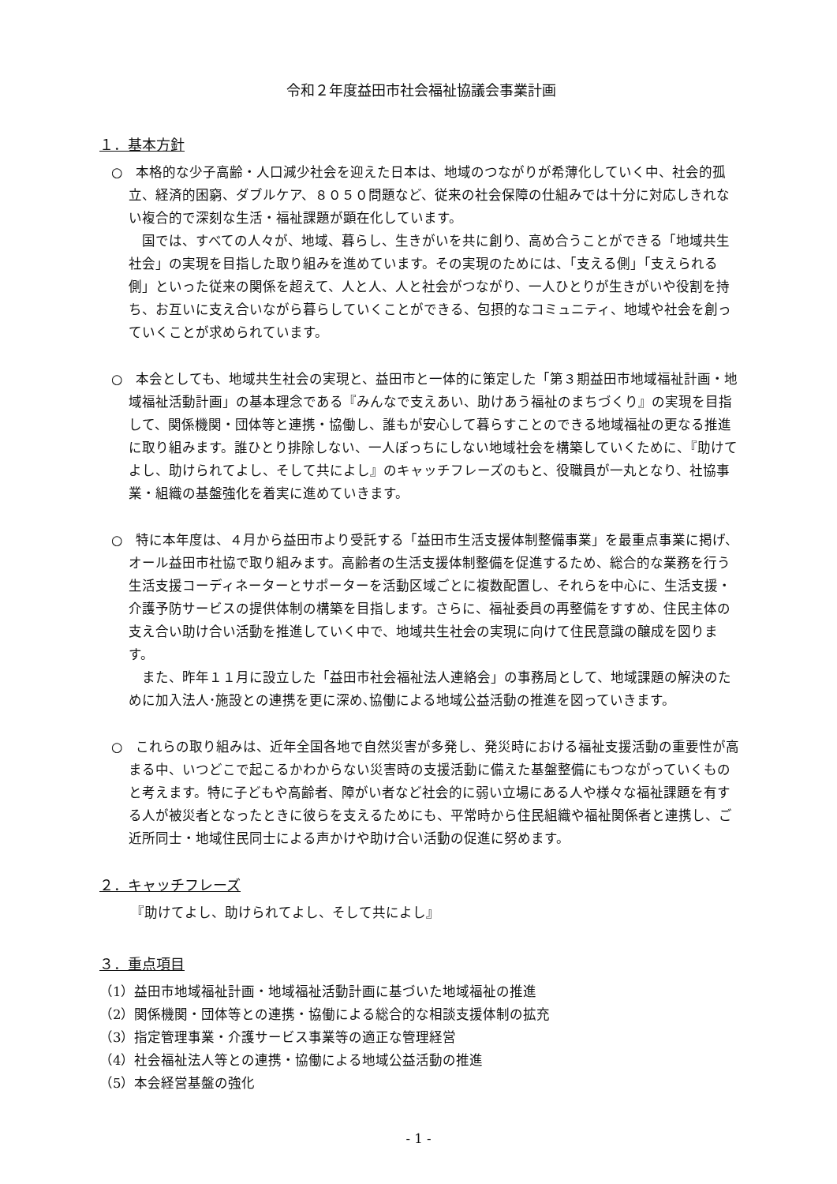令和２年度益田市社会福祉協議会事業計画
１．基本方針
○　本格的な少子高齢・人口減少社会を迎えた日本は、地域のつながりが希薄化していく中、社会的孤立、経済的困窮、ダブルケア、８０５０問題など、従来の社会保障の仕組みでは十分に対応しきれない複合的で深刻な生活・福祉課題が顕在化しています。
　国では、すべての人々が、地域、暮らし、生きがいを共に創り、高め合うことができる「地域共生社会」の実現を目指した取り組みを進めています。その実現のためには、「支える側」「支えられる側」といった従来の関係を超えて、人と人、人と社会がつながり、一人ひとりが生きがいや役割を持ち、お互いに支え合いながら暮らしていくことができる、包摂的なコミュニティ、地域や社会を創っていくことが求められています。
○　本会としても、地域共生社会の実現と、益田市と一体的に策定した「第３期益田市地域福祉計画・地域福祉活動計画」の基本理念である『みんなで支えあい、助けあう福祉のまちづくり』の実現を目指して、関係機関・団体等と連携・協働し、誰もが安心して暮らすことのできる地域福祉の更なる推進に取り組みます。誰ひとり排除しない、一人ぼっちにしない地域社会を構築していくために、『助けてよし、助けられてよし、そして共によし』のキャッチフレーズのもと、役職員が一丸となり、社協事業・組織の基盤強化を着実に進めていきます。
○　特に本年度は、４月から益田市より受託する「益田市生活支援体制整備事業」を最重点事業に掲げ、オール益田市社協で取り組みます。高齢者の生活支援体制整備を促進するため、総合的な業務を行う生活支援コーディネーターとサポーターを活動区域ごとに複数配置し、それらを中心に、生活支援・介護予防サービスの提供体制の構築を目指します。さらに、福祉委員の再整備をすすめ、住民主体の支え合い助け合い活動を推進していく中で、地域共生社会の実現に向けて住民意識の醸成を図ります。
　また、昨年１１月に設立した「益田市社会福祉法人連絡会」の事務局として、地域課題の解決のために加入法人･施設との連携を更に深め､協働による地域公益活動の推進を図っていきます。
○　これらの取り組みは、近年全国各地で自然災害が多発し、発災時における福祉支援活動の重要性が高まる中、いつどこで起こるかわからない災害時の支援活動に備えた基盤整備にもつながっていくものと考えます。特に子どもや高齢者、障がい者など社会的に弱い立場にある人や様々な福祉課題を有する人が被災者となったときに彼らを支えるためにも、平常時から住民組織や福祉関係者と連携し、ご近所同士・地域住民同士による声かけや助け合い活動の促進に努めます。
２．キャッチフレーズ
『助けてよし、助けられてよし、そして共によし』
３．重点項目
（1）益田市地域福祉計画・地域福祉活動計画に基づいた地域福祉の推進
（2）関係機関・団体等との連携・協働による総合的な相談支援体制の拡充
（3）指定管理事業・介護サービス事業等の適正な管理経営
（4）社会福祉法人等との連携・協働による地域公益活動の推進
（5）本会経営基盤の強化
- 1 -